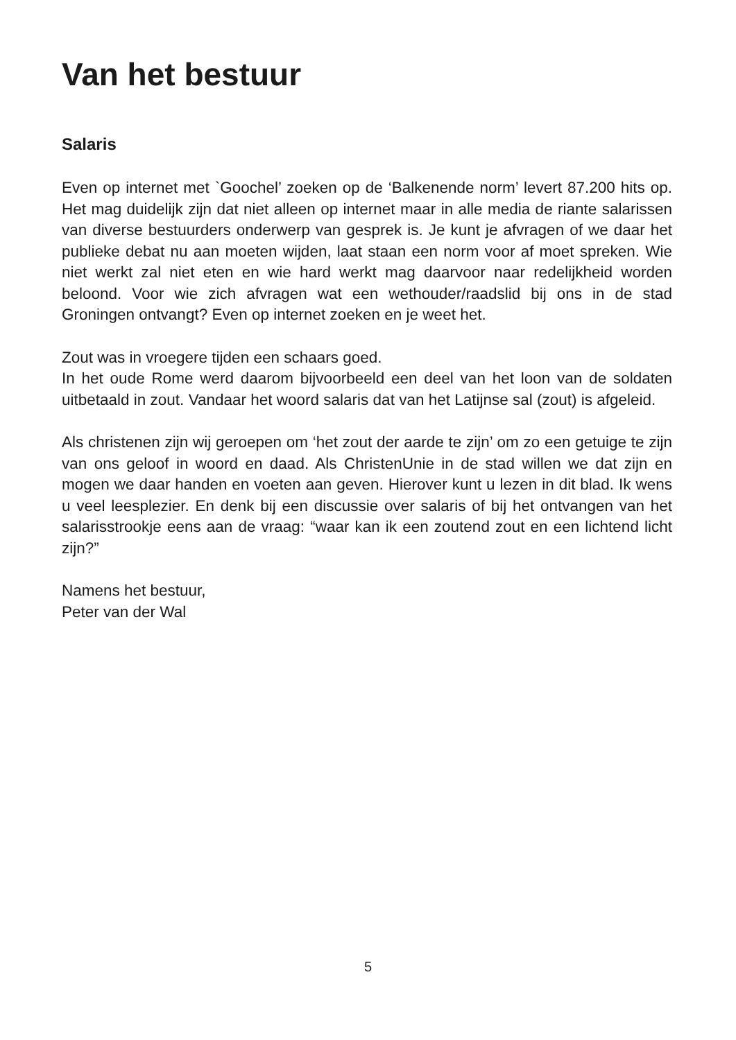Van het bestuur
Salaris
Even op internet met `Goochel’ zoeken op de ‘Balkenende norm’ levert 87.200 hits op. Het mag duidelijk zijn dat niet alleen op internet maar in alle media de riante salarissen van diverse bestuurders onderwerp van gesprek is. Je kunt je afvragen of we daar het publieke debat nu aan moeten wijden, laat staan een norm voor af moet spreken. Wie niet werkt zal niet eten en wie hard werkt mag daarvoor naar redelijkheid worden beloond. Voor wie zich afvragen wat een wethouder/raadslid bij ons in de stad Groningen ontvangt? Even op internet zoeken en je weet het.
Zout was in vroegere tijden een schaars goed.
In het oude Rome werd daarom bijvoorbeeld een deel van het loon van de soldaten uitbetaald in zout. Vandaar het woord salaris dat van het Latijnse sal (zout) is afgeleid.
Als christenen zijn wij geroepen om ‘het zout der aarde te zijn’ om zo een getuige te zijn van ons geloof in woord en daad. Als ChristenUnie in de stad willen we dat zijn en mogen we daar handen en voeten aan geven. Hierover kunt u lezen in dit blad. Ik wens u veel leesplezier. En denk bij een discussie over salaris of bij het ontvangen van het salarisstrookje eens aan de vraag: “waar kan ik een zoutend zout en een lichtend licht zijn?”
Namens het bestuur,
Peter van der Wal
5